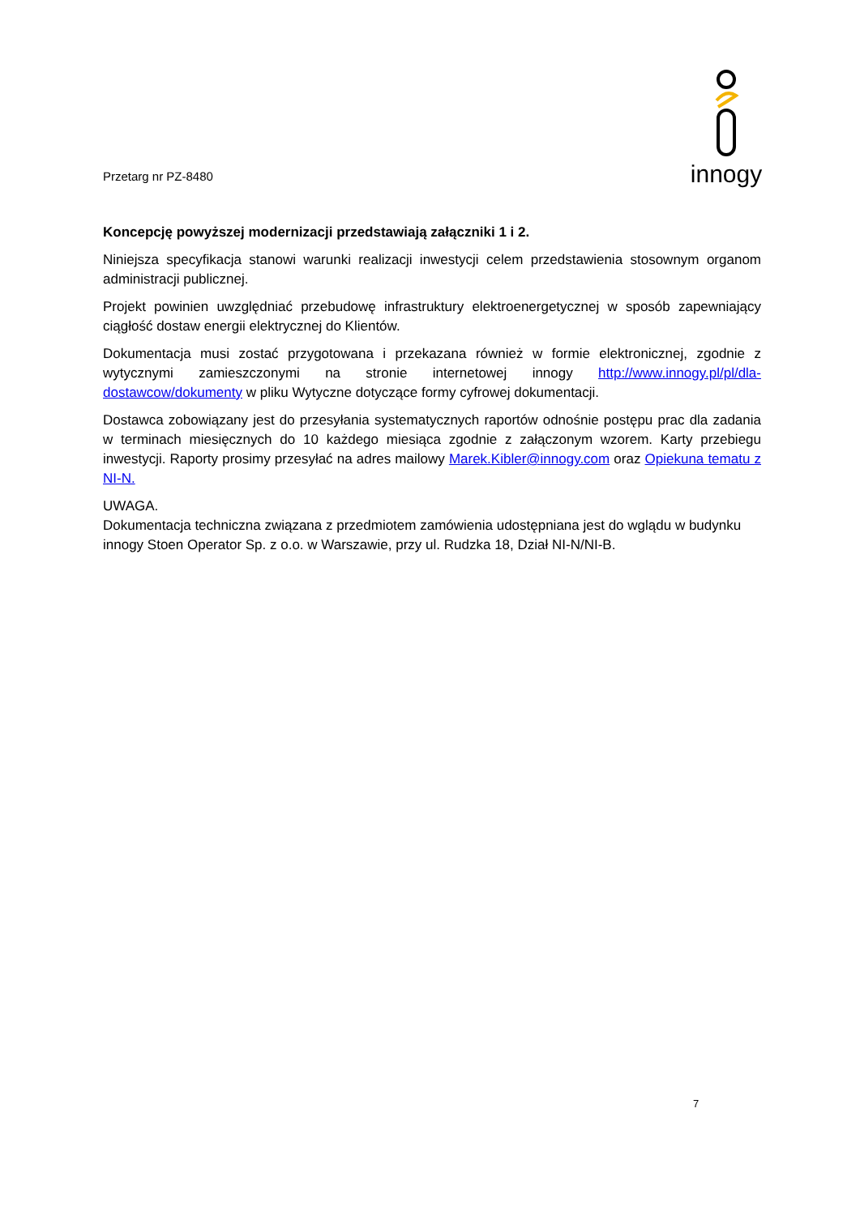Przetarg nr PZ-8480
innogy
Koncepcję powyższej modernizacji przedstawiają załączniki 1 i 2.
Niniejsza specyfikacja stanowi warunki realizacji inwestycji celem przedstawienia stosownym organom administracji publicznej.
Projekt powinien uwzględniać przebudowę infrastruktury elektroenergetycznej w sposób zapewniający ciągłość dostaw energii elektrycznej do Klientów.
Dokumentacja musi zostać przygotowana i przekazana również w formie elektronicznej, zgodnie z wytycznymi zamieszczonymi na stronie internetowej innogy http://www.innogy.pl/pl/dla-dostawcow/dokumenty w pliku Wytyczne dotyczące formy cyfrowej dokumentacji.
Dostawca zobowiązany jest do przesyłania systematycznych raportów odnośnie postępu prac dla zadania w terminach miesięcznych do 10 każdego miesiąca zgodnie z załączonym wzorem. Karty przebiegu inwestycji. Raporty prosimy przesyłać na adres mailowy Marek.Kibler@innogy.com oraz Opiekuna tematu z NI-N.
UWAGA.
Dokumentacja techniczna związana z przedmiotem zamówienia udostępniana jest do wglądu w budynku innogy Stoen Operator Sp. z o.o. w Warszawie, przy ul. Rudzka 18, Dział NI-N/NI-B.
7